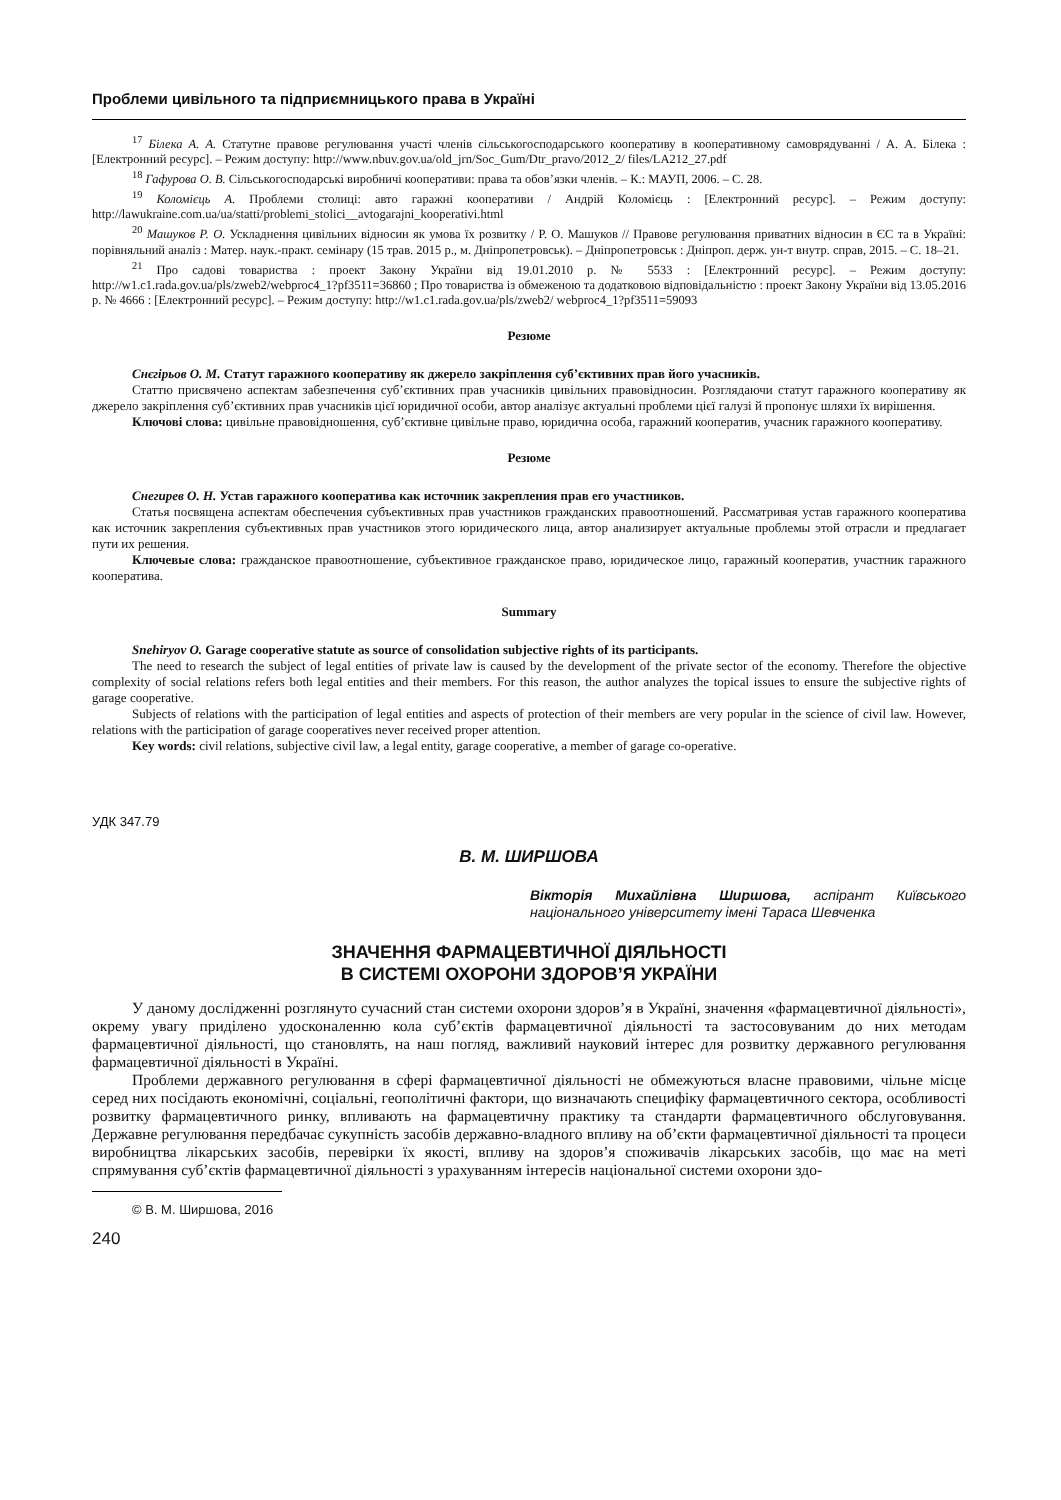Проблеми цивільного та підприємницького права в Україні
<sup>17</sup> Білека А. А. Статутне правове регулювання участі членів сільськогосподарського кооперативу в кооперативному самоврядуванні / А. А. Білека : [Електронний ресурс]. – Режим доступу: http://www.nbuv.gov.ua/old_jrn/Soc_Gum/Dtr_pravo/2012_2/ files/LA212_27.pdf
<sup>18</sup> Гафурова О. В. Сільськогосподарські виробничі кооперативи: права та обов’язки членів. – К.: МАУП, 2006. – С. 28.
<sup>19</sup> Коломієць А. Проблеми столиці: авто гаражні кооперативи / Андрій Коломієць : [Електронний ресурс]. – Режим доступу: http://lawukraine.com.ua/ua/statti/problemi_stolici__avtogarajni_kooperativi.html
<sup>20</sup> Машуков Р. О. Ускладнення цивільних відносин як умова їх розвитку / Р. О. Машуков // Правове регулювання приватних відносин в ЄС та в Україні: порівняльний аналіз : Матер. наук.-практ. семінару (15 трав. 2015 р., м. Дніпропетровськ). – Дніпропетровськ : Дніпроп. держ. ун-т внутр. справ, 2015. – С. 18–21.
<sup>21</sup> Про садові товариства : проект Закону України від 19.01.2010 р. № 5533 : [Електронний ресурс]. – Режим доступу: http://w1.c1.rada.gov.ua/pls/zweb2/webproc4_1?pf3511=36860 ; Про товариства із обмеженою та додатковою відповідальністю : проект Закону України від 13.05.2016 р. № 4666 : [Електронний ресурс]. – Режим доступу: http://w1.c1.rada.gov.ua/pls/zweb2/ webproc4_1?pf3511=59093
Резюме
Снєгірьов О. М. Статут гаражного кооперативу як джерело закріплення суб’єктивних прав його учасників.
Статтю присвячено аспектам забезпечення суб’єктивних прав учасників цивільних правовідносин. Розглядаючи статут гаражного кооперативу як джерело закріплення суб’єктивних прав учасників цієї юридичної особи, автор аналізує актуальні проблеми цієї галузі й пропонує шляхи їх вирішення.
Ключові слова: цивільне правовідношення, суб’єктивне цивільне право, юридична особа, гаражний кооператив, учасник гаражного кооперативу.
Резюме
Снегирев О. Н. Устав гаражного кооператива как источник закрепления прав его участников.
Статья посвящена аспектам обеспечения субъективных прав участников гражданских правоотношений. Рассматривая устав гаражного кооператива как источник закрепления субъективных прав участников этого юридического лица, автор анализирует актуальные проблемы этой отрасли и предлагает пути их решения.
Ключевые слова: гражданское правоотношение, субъективное гражданское право, юридическое лицо, гаражный кооператив, участник гаражного кооператива.
Summary
Snehiryov O. Garage cooperative statute as source of consolidation subjective rights of its participants.
The need to research the subject of legal entities of private law is caused by the development of the private sector of the economy. Therefore the objective complexity of social relations refers both legal entities and their members. For this reason, the author analyzes the topical issues to ensure the subjective rights of garage cooperative.
Subjects of relations with the participation of legal entities and aspects of protection of their members are very popular in the science of civil law. However, relations with the participation of garage cooperatives never received proper attention.
Key words: civil relations, subjective civil law, a legal entity, garage cooperative, a member of garage co-operative.
УДК 347.79
В. М. ШИРШОВА
Вікторія Михайлівна Ширшова, аспірант Київського національного університету імені Тараса Шевченка
ЗНАЧЕННЯ ФАРМАЦЕВТИЧНОЇ ДІЯЛЬНОСТІ
В СИСТЕМІ ОХОРОНИ ЗДОРОВ’Я УКРАЇНИ
У даному дослідженні розглянуто сучасний стан системи охорони здоров’я в Україні, значення «фармацевтичної діяльності», окрему увагу приділено удосконаленню кола суб’єктів фармацевтичної діяльності та застосовуваним до них методам фармацевтичної діяльності, що становлять, на наш погляд, важливий науковий інтерес для розвитку державного регулювання фармацевтичної діяльності в Україні.
Проблеми державного регулювання в сфері фармацевтичної діяльності не обмежуються власне правовими, чільне місце серед них посідають економічні, соціальні, геополітичні фактори, що визначають специфіку фармацевтичного сектора, особливості розвитку фармацевтичного ринку, впливають на фармацевтичну практику та стандарти фармацевтичного обслуговування. Державне регулювання передбачає сукупність засобів державно-владного впливу на об’єкти фармацевтичної діяльності та процеси виробництва лікарських засобів, перевірки їх якості, впливу на здоров’я споживачів лікарських засобів, що має на меті спрямування суб’єктів фармацевтичної діяльності з урахуванням інтересів національної системи охорони здо-
© В. М. Ширшова, 2016
240